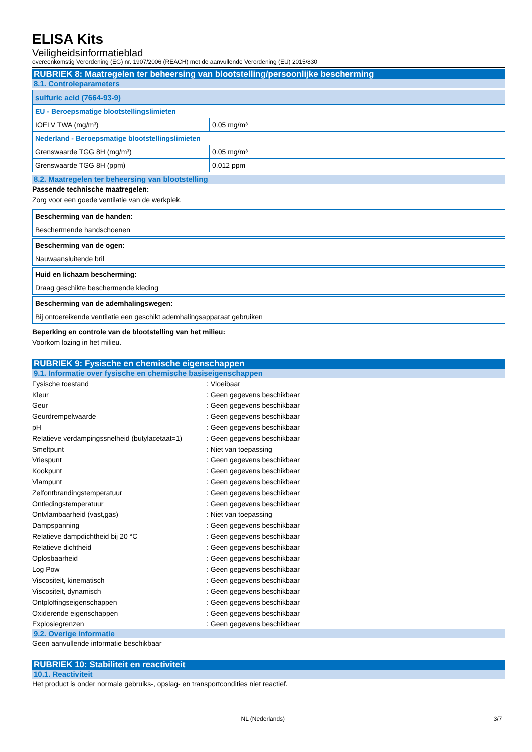ELISA Kits
Veiligheidsinformatieblad
overeenkomstig Verordening (EG) nr. 1907/2006 (REACH) met de aanvullende Verordening (EU) 2015/830
RUBRIEK 8: Maatregelen ter beheersing van blootstelling/persoonlijke bescherming
8.1. Controleparameters
| sulfuric acid (7664-93-9) | |
| EU - Beroepsmatige blootstellingslimieten | |
| IOELV TWA (mg/m³) | 0.05 mg/m³ |
| Nederland - Beroepsmatige blootstellingslimieten | |
| Grenswaarde TGG 8H (mg/m³) | 0.05 mg/m³ |
| Grenswaarde TGG 8H (ppm) | 0.012 ppm |
8.2. Maatregelen ter beheersing van blootstelling
Passende technische maatregelen:
Zorg voor een goede ventilatie van de werkplek.
| Bescherming van de handen: |
| Beschermende handschoenen |
| Bescherming van de ogen: |
| Nauwaansluitende bril |
| Huid en lichaam bescherming: |
| Draag geschikte beschermende kleding |
| Bescherming van de ademhalingswegen: |
| Bij ontoereikende ventilatie een geschikt ademhalingsapparaat gebruiken |
Beperking en controle van de blootstelling van het milieu:
Voorkom lozing in het milieu.
RUBRIEK 9: Fysische en chemische eigenschappen
9.1. Informatie over fysische en chemische basiseigenschappen
| Fysische toestand | : Vloeibaar |
| Kleur | : Geen gegevens beschikbaar |
| Geur | : Geen gegevens beschikbaar |
| Geurdrempelwaarde | : Geen gegevens beschikbaar |
| pH | : Geen gegevens beschikbaar |
| Relatieve verdampingssnelheid (butylacetaat=1) | : Geen gegevens beschikbaar |
| Smeltpunt | : Niet van toepassing |
| Vriespunt | : Geen gegevens beschikbaar |
| Kookpunt | : Geen gegevens beschikbaar |
| Vlampunt | : Geen gegevens beschikbaar |
| Zelfontbrandingstemperatuur | : Geen gegevens beschikbaar |
| Ontledingstemperatuur | : Geen gegevens beschikbaar |
| Ontvlambaarheid (vast,gas) | : Niet van toepassing |
| Dampspanning | : Geen gegevens beschikbaar |
| Relatieve dampdichtheid bij 20 °C | : Geen gegevens beschikbaar |
| Relatieve dichtheid | : Geen gegevens beschikbaar |
| Oplosbaarheid | : Geen gegevens beschikbaar |
| Log Pow | : Geen gegevens beschikbaar |
| Viscositeit, kinematisch | : Geen gegevens beschikbaar |
| Viscositeit, dynamisch | : Geen gegevens beschikbaar |
| Ontploffingseigenschappen | : Geen gegevens beschikbaar |
| Oxiderende eigenschappen | : Geen gegevens beschikbaar |
| Explosiegrenzen | : Geen gegevens beschikbaar |
9.2. Overige informatie
Geen aanvullende informatie beschikbaar
RUBRIEK 10: Stabiliteit en reactiviteit
10.1. Reactiviteit
Het product is onder normale gebruiks-, opslag- en transportcondities niet reactief.
NL (Nederlands) 3/7